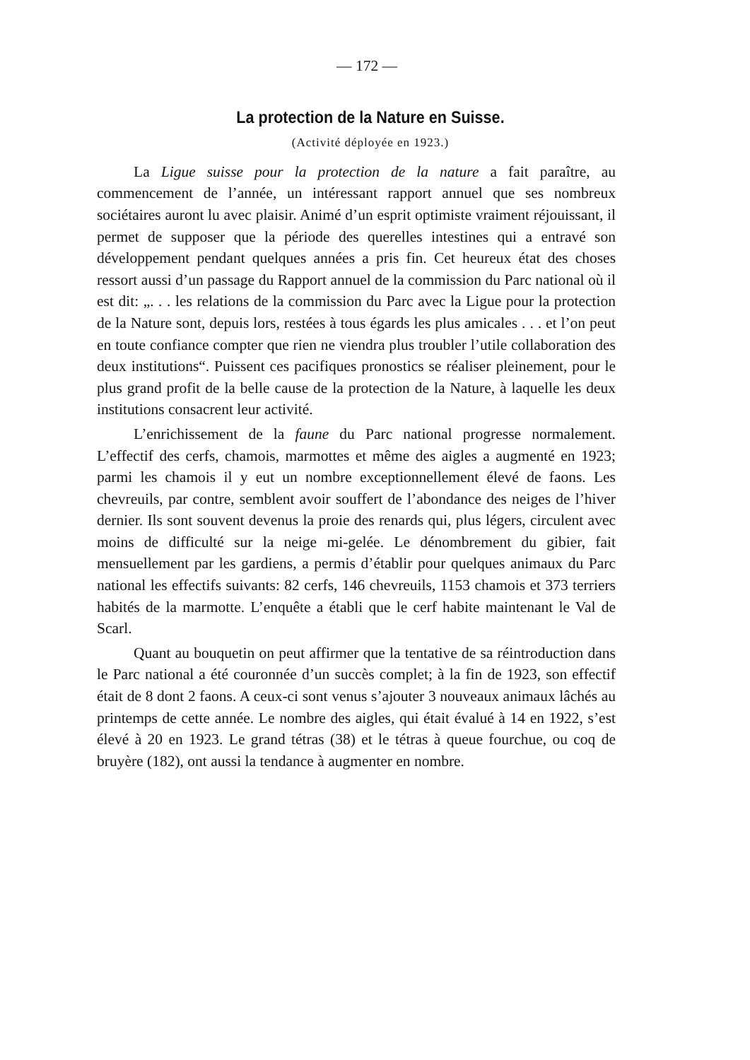— 172 —
La protection de la Nature en Suisse.
(Activité déployée en 1923.)
La Ligue suisse pour la protection de la nature a fait paraître, au commencement de l’année, un intéressant rapport annuel que ses nombreux sociétaires auront lu avec plaisir. Animé d’un esprit optimiste vraiment réjouissant, il permet de supposer que la période des querelles intestines qui a entravé son développement pendant quelques années a pris fin. Cet heureux état des choses ressort aussi d’un passage du Rapport annuel de la commission du Parc national où il est dit: „. . . les relations de la commission du Parc avec la Ligue pour la protection de la Nature sont, depuis lors, restées à tous égards les plus amicales . . . et l’on peut en toute confiance compter que rien ne viendra plus troubler l’utile collaboration des deux institutions“. Puissent ces pacifiques pronostics se réaliser pleinement, pour le plus grand profit de la belle cause de la protection de la Nature, à laquelle les deux institutions consacrent leur activité.
L’enrichissement de la faune du Parc national progresse normalement. L’effectif des cerfs, chamois, marmottes et même des aigles a augmenté en 1923; parmi les chamois il y eut un nombre exceptionnellement élevé de faons. Les chevreuils, par contre, semblent avoir souffert de l’abondance des neiges de l’hiver dernier. Ils sont souvent devenus la proie des renards qui, plus légers, circulent avec moins de difficulté sur la neige mi-gelée. Le dénombrement du gibier, fait mensuellement par les gardiens, a permis d’établir pour quelques animaux du Parc national les effectifs suivants: 82 cerfs, 146 chevreuils, 1153 chamois et 373 terriers habités de la marmotte. L’enquête a établi que le cerf habite maintenant le Val de Scarl.
Quant au bouquetin on peut affirmer que la tentative de sa réintroduction dans le Parc national a été couronnée d’un succès complet; à la fin de 1923, son effectif était de 8 dont 2 faons. A ceux-ci sont venus s’ajouter 3 nouveaux animaux lâchés au printemps de cette année. Le nombre des aigles, qui était évalué à 14 en 1922, s’est élevé à 20 en 1923. Le grand tétras (38) et le tétras à queue fourchue, ou coq de bruyère (182), ont aussi la tendance à augmenter en nombre.